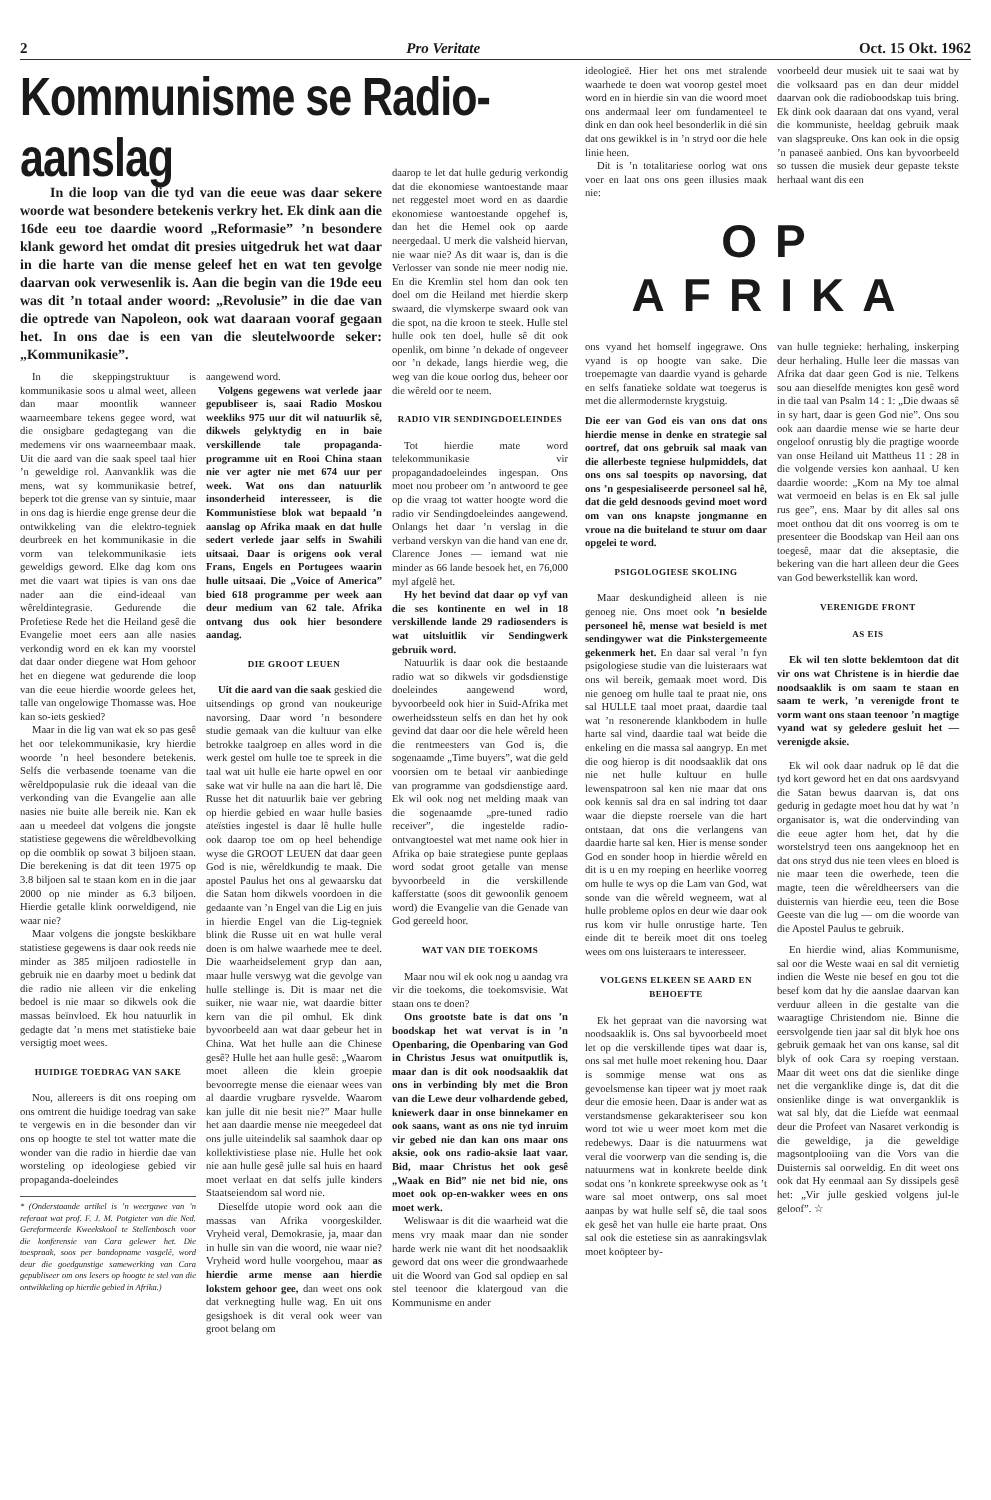2 Pro Veritate Oct. 15 Okt. 1962
Kommunisme se Radio-aanslag
In die loop van die tyd van die eeue was daar sekere woorde wat besondere betekenis verkry het. Ek dink aan die 16de eeu toe daardie woord „Reformasie” ’n besondere klank geword het omdat dit presies uitgedruk het wat daar in die harte van die mense geleef het en wat ten gevolge daarvan ook verwesenlik is. Aan die begin van die 19de eeu was dit ’n totaal ander woord: „Revolusie” in die dae van die optrede van Napoleon, ook wat daaraan vooraf gegaan het. In ons dae is een van die sleutelwoorde seker: „Kommunikasie”.
In die skeppingstruktuur is kommunikasie soos u almal weet, alleen dan maar moontlik wanneer waarneembare tekens gegee word, wat die onsigbare gedagtegang van die medemens vir ons waarneembaar maak. Uit die aard van die saak speel taal hier ’n geweldige rol. Aanvanklik was die mens, wat sy kommunikasie betref, beperk tot die grense van sy sintuie, maar in ons dag is hierdie enge grense deur die ontwikkeling van die elektro-tegniek deurbreek en het kommunikasie in die vorm van telekommunikasie iets geweldigs geword. Elke dag kom ons met die vaart wat tipies is van ons dae nader aan die eind-ideaal van wêreldintegrasie. Gedurende die Profetiese Rede het die Heiland gesê die Evangelie moet eers aan alle nasies verkondig word en ek kan my voorstel dat daar onder diegene wat Hom gehoor het en diegene wat gedurende die loop van die eeue hierdie woorde gelees het, talle van ongelowige Thomasse was. Hoe kan so-iets geskied?
Maar in die lig van wat ek so pas gesê het oor telekommunikasie, kry hierdie woorde ’n heel besondere betekenis. Selfs die verbasende toename van die wêreldpopulasie ruk die ideaal van die verkonding van die Evangelie aan alle nasies nie buite alle bereik nie. Kan ek aan u meedeel dat volgens die jongste statistiese gegewens die wêreldbevolking op die oomblik op sowat 3 biljoen staan. Die berekening is dat dit teen 1975 op 3.8 biljoen sal te staan kom en in die jaar 2000 op nie minder as 6.3 biljoen. Hierdie getalle klink oorweldigend, nie waar nie?
Maar volgens die jongste beskikbare statistiese gegewens is daar ook reeds nie minder as 385 miljoen radiostelle in gebruik nie en daarby moet u bedink dat die radio nie alleen vir die enkeling bedoel is nie maar so dikwels ook die massas beïnvloed. Ek hou natuurlik in gedagte dat ’n mens met statistieke baie versigtig moet wees.
HUIDIGE TOEDRAG VAN SAKE
Nou, allereers is dit ons roeping om ons omtrent die huidige toedrag van sake te vergewis en in die besonder dan vir ons op hoogte te stel tot watter mate die wonder van die radio in hierdie dae van worsteling op ideologiese gebied vir propaganda-doeleindes
* (Onderstaande artikel is ’n weergawe van ’n referaat wat prof. F. J. M. Potgieter van die Ned. Gereformeerde Kweekskool te Stellenbosch voor die konferensie van Cara gelewer het. Die toespraak, soos per bandopname vasgelê, word deur die goedgunstige samewerking van Cara gepubliseer om ons lesers op hoogte te stel van die ontwikkeling op hierdie gebied in Afrika.)
aangewend word.
Volgens gegewens wat verlede jaar gepubliseer is, saai Radio Moskou weekliks 975 uur dit wil natuurlik sê, dikwels gelyktydig en in baie verskillende tale propaganda-programme uit en Rooi China staan nie ver agter nie met 674 uur per week. Wat ons dan natuurlik insonderheid interesseer, is die Kommunistiese blok wat bepaald ’n aanslag op Afrika maak en dat hulle sedert verlede jaar selfs in Swahili uitsaai. Daar is origens ook veral Frans, Engels en Portugees waarin hulle uitsaai. Die „Voice of America” bied 618 programme per week aan deur medium van 62 tale. Afrika ontvang dus ook hier besondere aandag.
DIE GROOT LEUEN
Uit die aard van die saak geskied die uitsendings op grond van noukeurige navorsing. Daar word ’n besondere studie gemaak van die kultuur van elke betrokke taalgroep en alles word in die werk gestel om hulle toe te spreek in die taal wat uit hulle eie harte opwel en oor sake wat vir hulle na aan die hart lê. Die Russe het dit natuurlik baie ver gebring op hierdie gebied en waar hulle basies ateïsties ingestel is daar lê hulle hulle ook daarop toe om op heel behendige wyse die GROOT LEUEN dat daar geen God is nie, wêreldkundig te maak. Die apostel Paulus het ons al gewaarsku dat die Satan hom dikwels voordoen in die gedaante van ’n Engel van die Lig en juis in hierdie Engel van die Lig-tegniek blink die Russe uit en wat hulle veral doen is om halwe waarhede mee te deel. Die waarheidselement gryp dan aan, maar hulle verswyg wat die gevolge van hulle stellinge is. Dit is maar net die suiker, nie waar nie, wat daardie bitter kern van die pil omhul. Ek dink byvoorbeeld aan wat daar gebeur het in China. Wat het hulle aan die Chinese gesê? Hulle het aan hulle gesê: „Waarom moet alleen die klein groepie bevoorregte mense die eienaar wees van al daardie vrugbare rysvelde. Waarom kan julle dit nie besit nie?” Maar hulle het aan daardie mense nie meegedeel dat ons julle uiteindelik sal saamhok daar op kollektivistiese plase nie. Hulle het ook nie aan hulle gesê julle sal huis en haard moet verlaat en dat selfs julle kinders Staatseiendom sal word nie.
Dieselfde utopie word ook aan die massas van Afrika voorgeskilder. Vryheid veral, Demokrasie, ja, maar dan in hulle sin van die woord, nie waar nie? Vryheid word hulle voorgehou, maar as hierdie arme mense aan hierdie lokstem gehoor gee, dan weet ons ook dat verknegting hulle wag. En uit ons gesigshoek is dit veral ook weer van groot belang om
daarop te let dat hulle gedurig verkondig dat die ekonomiese wantoestande maar net reggestel moet word en as daardie ekonomiese wantoestande opgehef is, dan het die Hemel ook op aarde neergedaal. U merk die valsheid hiervan, nie waar nie? As dit waar is, dan is die Verlosser van sonde nie meer nodig nie. En die Kremlin stel hom dan ook ten doel om die Heiland met hierdie skerp swaard, die vlymskerpe swaard ook van die spot, na die kroon te steek. Hulle stel hulle ook ten doel, hulle sê dit ook openlik, om binne ’n dekade of ongeveer oor ’n dekade, langs hierdie weg, die weg van die koue oorlog dus, beheer oor die wêreld oor te neem.
RADIO VIR SENDINGDOELEINDES
Tot hierdie mate word telekommunikasie vir propagandadoeleindes ingespan. Ons moet nou probeer om ’n antwoord te gee op die vraag tot watter hoogte word die radio vir Sendingdoeleindes aangewend. Onlangs het daar ’n verslag in die verband verskyn van die hand van ene dr. Clarence Jones — iemand wat nie minder as 66 lande besoek het, en 76,000 myl afgelê het.
Hy het bevind dat daar op vyf van die ses kontinente en wel in 18 verskillende lande 29 radiosenders is wat uitsluitlik vir Sendingwerk gebruik word.
Natuurlik is daar ook die bestaande radio wat so dikwels vir godsdienstige doeleindes aangewend word, byvoorbeeld ook hier in Suid-Afrika met owerheidssteun selfs en dan het hy ook gevind dat daar oor die hele wêreld heen die rentmeesters van God is, die sogenaamde „Time buyers”, wat die geld voorsien om te betaal vir aanbiedinge van programme van godsdienstige aard. Ek wil ook nog net melding maak van die sogenaamde „pre-tuned radio receiver”, die ingestelde radio-ontvangtoestel wat met name ook hier in Afrika op baie strategiese punte geplaas word sodat groot getalle van mense byvoorbeeld in die verskillende kafferstatte (soos dit gewoonlik genoem word) die Evangelie van die Genade van God gereeld hoor.
WAT VAN DIE TOEKOMS
Maar nou wil ek ook nog u aandag vra vir die toekoms, die toekomsvisie. Wat staan ons te doen?
Ons grootste bate is dat ons ’n boodskap het wat vervat is in ’n Openbaring, die Openbaring van God in Christus Jesus wat onuitputlik is, maar dan is dit ook noodsaaklik dat ons in verbinding bly met die Bron van die Lewe deur volhardende gebed, kniewerk daar in onse binnekamer en ook saans, want as ons nie tyd inruim vir gebed nie dan kan ons maar ons aksie, ook ons radio-aksie laat vaar. Bid, maar Christus het ook gesê „Waak en Bid” nie net bid nie, ons moet ook op-en-wakker wees en ons moet werk.
Weliswaar is dit die waarheid wat die mens vry maak maar dan nie sonder harde werk nie want dit het noodsaaklik geword dat ons weer die grondwaarhede uit die Woord van God sal opdiep en sal stel teenoor die klatergoud van die Kommunisme en ander
ideologieë. Hier het ons met stralende waarhede te doen wat voorop gestel moet word en in hierdie sin van die woord moet ons andermaal leer om fundamenteel te dink en dan ook heel besonderlik in dié sin dat ons gewikkel is in ’n stryd oor die hele linie heen.
Dit is ’n totalitariese oorlog wat ons voer en laat ons ons geen illusies maak nie:
voorbeeld deur musiek uit te saai wat by die volksaard pas en dan deur middel daarvan ook die radioboodskap tuis bring. Ek dink ook daaraan dat ons vyand, veral die kommuniste, heeldag gebruik maak van slagspreuke. Ons kan ook in die opsig ’n panaseë aanbied. Ons kan byvoorbeeld so tussen die musiek deur gepaste tekste herhaal want dis een
OP AFRIKA
ons vyand het homself ingegrawe. Ons vyand is op hoogte van sake. Die troepemagte van daardie vyand is geharde en selfs fanatieke soldate wat toegerus is met die allermodernste krygstuig.
Die eer van God eis van ons dat ons hierdie mense in denke en strategie sal oortref, dat ons gebruik sal maak van die allerbeste tegniese hulpmiddels, dat ons ons sal toespits op navorsing, dat ons ’n gespesialiseerde personeel sal hê, dat die geld desnoods gevind moet word om van ons knapste jongmanne en vroue na die buiteland te stuur om daar opgelei te word.
PSIGOLOGIESE SKOLING
Maar deskundigheid alleen is nie genoeg nie. Ons moet ook ’n besielde personeel hê, mense wat besield is met sendingywer wat die Pinkstergemeente gekenmerk het. En daar sal veral ’n fyn psigologiese studie van die luisteraars wat ons wil bereik, gemaak moet word. Dis nie genoeg om hulle taal te praat nie, ons sal HULLE taal moet praat, daardie taal wat ’n resonerende klankbodem in hulle harte sal vind, daardie taal wat beide die enkeling en die massa sal aangryp. En met die oog hierop is dit noodsaaklik dat ons nie net hulle kultuur en hulle lewenspatroon sal ken nie maar dat ons ook kennis sal dra en sal indring tot daar waar die diepste roersele van die hart ontstaan, dat ons die verlangens van daardie harte sal ken. Hier is mense sonder God en sonder hoop in hierdie wêreld en dit is u en my roeping en heerlike voorreg om hulle te wys op die Lam van God, wat sonde van die wêreld wegneem, wat al hulle probleme oplos en deur wie daar ook rus kom vir hulle onrustige harte. Ten einde dit te bereik moet dit ons toeleg wees om ons luisteraars te interesseer.
VOLGENS ELKEEN SE AARD EN BEHOEFTE
Ek het gepraat van die navorsing wat noodsaaklik is. Ons sal byvoorbeeld moet let op die verskillende tipes wat daar is, ons sal met hulle moet rekening hou. Daar is sommige mense wat ons as gevoelsmense kan tipeer wat jy moet raak deur die emosie heen. Daar is ander wat as verstandsmense gekarakteriseer sou kon word tot wie u weer moet kom met die redebewys. Daar is die natuurmens wat veral die voorwerp van die sending is, die natuurmens wat in konkrete beelde dink sodat ons ’n konkrete spreekwyse ook as ’t ware sal moet ontwerp, ons sal moet aanpas by wat hulle self sê, die taal soos ek gesê het van hulle eie harte praat. Ons sal ook die estetiese sin as aanrakingsvlak moet koöpteer by-
van hulle tegnieke: herhaling, inskerping deur herhaling. Hulle leer die massas van Afrika dat daar geen God is nie. Telkens sou aan dieselfde menigtes kon gesê word in die taal van Psalm 14 : 1: „Die dwaas sê in sy hart, daar is geen God nie”. Ons sou ook aan daardie mense wie se harte deur ongeloof onrustig bly die pragtige woorde van onse Heiland uit Mattheus 11 : 28 in die volgende versies kon aanhaal. U ken daardie woorde: „Kom na My toe almal wat vermoeid en belas is en Ek sal julle rus gee”, ens. Maar by dit alles sal ons moet onthou dat dit ons voorreg is om te presenteer die Boodskap van Heil aan ons toegesê, maar dat die akseptasie, die bekering van die hart alleen deur die Gees van God bewerkstellik kan word.
VERENIGDE FRONT
AS EIS
Ek wil ten slotte beklemtoon dat dit vir ons wat Christene is in hierdie dae noodsaaklik is om saam te staan en saam te werk, ’n verenigde front te vorm want ons staan teenoor ’n magtige vyand wat sy geledere gesluit het — verenigde aksie.
Ek wil ook daar nadruk op lê dat die tyd kort geword het en dat ons aardsvyand die Satan bewus daarvan is, dat ons gedurig in gedagte moet hou dat hy wat ’n organisator is, wat die ondervinding van die eeue agter hom het, dat hy die worstelstryd teen ons aangeknoop het en dat ons stryd dus nie teen vlees en bloed is nie maar teen die owerhede, teen die magte, teen die wêreldheersers van die duisternis van hierdie eeu, teen die Bose Geeste van die lug — om die woorde van die Apostel Paulus te gebruik.
En hierdie wind, alias Kommunisme, sal oor die Weste waai en sal dit vernietig indien die Weste nie besef en gou tot die besef kom dat hy die aanslae daarvan kan verduur alleen in die gestalte van die waaragtige Christendom nie. Binne die eersvolgende tien jaar sal dit blyk hoe ons gebruik gemaak het van ons kanse, sal dit blyk of ook Cara sy roeping verstaan. Maar dit weet ons dat die sienlike dinge net die verganklike dinge is, dat dit die onsienlike dinge is wat onverganklik is wat sal bly, dat die Liefde wat eenmaal deur die Profeet van Nasaret verkondig is die geweldige, ja die geweldige magsontplooiing van die Vors van die Duisternis sal oorweldig. En dit weet ons ook dat Hy eenmaal aan Sy dissipels gesê het: „Vir julle geskied volgens jul-le geloof”. ☆